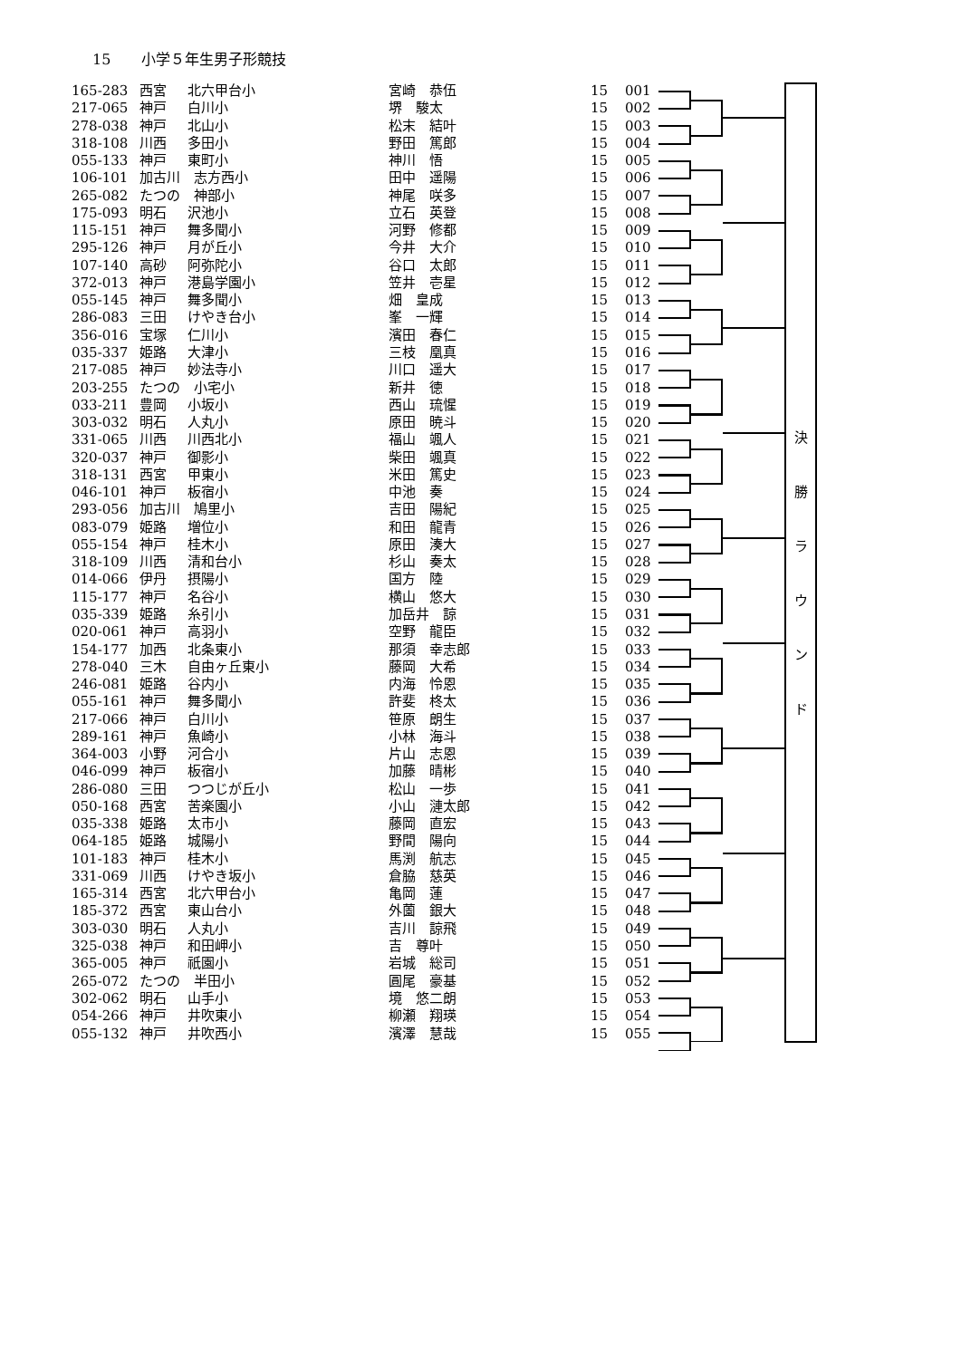15 小学５年生男子形競技
| 165-283 | 西宮 | 北六甲台小 | 宮崎 恭伍 | 15 | 001 |
| 217-065 | 神戸 | 白川小 | 堺 駿太 | 15 | 002 |
| 278-038 | 神戸 | 北山小 | 松末 結叶 | 15 | 003 |
| 318-108 | 川西 | 多田小 | 野田 篤郎 | 15 | 004 |
| 055-133 | 神戸 | 東町小 | 神川 悟 | 15 | 005 |
| 106-101 | 加古川 志方西小 | | 田中 遥陽 | 15 | 006 |
| 265-082 | たつの 神部小 | | 神尾 咲多 | 15 | 007 |
| 175-093 | 明石 | 沢池小 | 立石 英登 | 15 | 008 |
| 115-151 | 神戸 | 舞多聞小 | 河野 修都 | 15 | 009 |
| 295-126 | 神戸 | 月が丘小 | 今井 大介 | 15 | 010 |
| 107-140 | 高砂 | 阿弥陀小 | 谷口 太郎 | 15 | 011 |
| 372-013 | 神戸 | 港島学園小 | 笠井 壱星 | 15 | 012 |
| 055-145 | 神戸 | 舞多聞小 | 畑 皇成 | 15 | 013 |
| 286-083 | 三田 | けやき台小 | 峯 一輝 | 15 | 014 |
| 356-016 | 宝塚 | 仁川小 | 濱田 春仁 | 15 | 015 |
| 035-337 | 姫路 | 大津小 | 三枝 凰真 | 15 | 016 |
| 217-085 | 神戸 | 妙法寺小 | 川口 遥大 | 15 | 017 |
| 203-255 | たつの 小宅小 | | 新井 徳 | 15 | 018 |
| 033-211 | 豊岡 | 小坂小 | 西山 琉惺 | 15 | 019 |
| 303-032 | 明石 | 人丸小 | 原田 暁斗 | 15 | 020 |
| 331-065 | 川西 | 川西北小 | 福山 颯人 | 15 | 021 |
| 320-037 | 神戸 | 御影小 | 柴田 颯真 | 15 | 022 |
| 318-131 | 西宮 | 甲東小 | 米田 篤史 | 15 | 023 |
| 046-101 | 神戸 | 板宿小 | 中池 奏 | 15 | 024 |
| 293-056 | 加古川 鳩里小 | | 吉田 陽紀 | 15 | 025 |
| 083-079 | 姫路 | 増位小 | 和田 龍青 | 15 | 026 |
| 055-154 | 神戸 | 桂木小 | 原田 湊大 | 15 | 027 |
| 318-109 | 川西 | 清和台小 | 杉山 奏太 | 15 | 028 |
| 014-066 | 伊丹 | 摂陽小 | 国方 陸 | 15 | 029 |
| 115-177 | 神戸 | 名谷小 | 横山 悠大 | 15 | 030 |
| 035-339 | 姫路 | 糸引小 | 加岳井 諒 | 15 | 031 |
| 020-061 | 神戸 | 高羽小 | 空野 龍臣 | 15 | 032 |
| 154-177 | 加西 | 北条東小 | 那須 幸志郎 | 15 | 033 |
| 278-040 | 三木 | 自由ヶ丘東小 | 藤岡 大希 | 15 | 034 |
| 246-081 | 姫路 | 谷内小 | 内海 怜恩 | 15 | 035 |
| 055-161 | 神戸 | 舞多聞小 | 許斐 柊太 | 15 | 036 |
| 217-066 | 神戸 | 白川小 | 笹原 朗生 | 15 | 037 |
| 289-161 | 神戸 | 魚崎小 | 小林 海斗 | 15 | 038 |
| 364-003 | 小野 | 河合小 | 片山 志恩 | 15 | 039 |
| 046-099 | 神戸 | 板宿小 | 加藤 晴彬 | 15 | 040 |
| 286-080 | 三田 | つつじが丘小 | 松山 一歩 | 15 | 041 |
| 050-168 | 西宮 | 苦楽園小 | 小山 漣太郎 | 15 | 042 |
| 035-338 | 姫路 | 太市小 | 藤岡 直宏 | 15 | 043 |
| 064-185 | 姫路 | 城陽小 | 野間 陽向 | 15 | 044 |
| 101-183 | 神戸 | 桂木小 | 馬渕 航志 | 15 | 045 |
| 331-069 | 川西 | けやき坂小 | 倉脇 慈英 | 15 | 046 |
| 165-314 | 西宮 | 北六甲台小 | 亀岡 蓮 | 15 | 047 |
| 185-372 | 西宮 | 東山台小 | 外薗 銀大 | 15 | 048 |
| 303-030 | 明石 | 人丸小 | 吉川 諒飛 | 15 | 049 |
| 325-038 | 神戸 | 和田岬小 | 吉 尊叶 | 15 | 050 |
| 365-005 | 神戸 | 祇園小 | 岩城 総司 | 15 | 051 |
| 265-072 | たつの 半田小 | | 圓尾 豪基 | 15 | 052 |
| 302-062 | 明石 | 山手小 | 境 悠二朗 | 15 | 053 |
| 054-266 | 神戸 | 井吹東小 | 柳瀬 翔瑛 | 15 | 054 |
| 055-132 | 神戸 | 井吹西小 | 濱澤 慧哉 | 15 | 055 |
決
勝
ラ
ウ
ン
ド